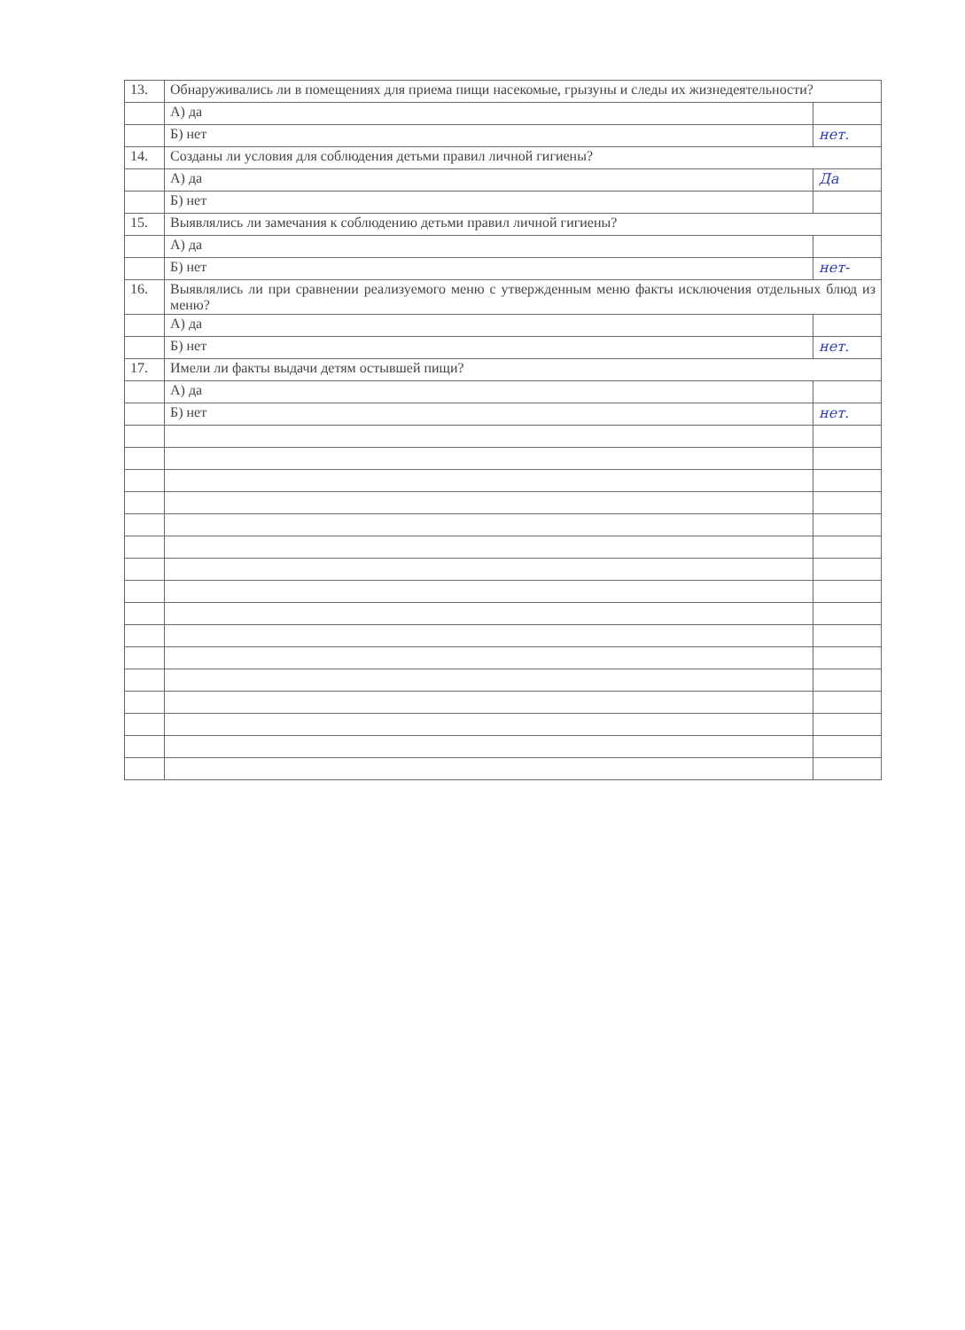| 13. | Обнаруживались ли в помещениях для приема пищи насекомые, грызуны и следы их жизнедеятельности? | |
| | А) да | |
| | Б) нет | нет. |
| 14. | Созданы ли условия для соблюдения детьми правил личной гигиены? | |
| | А) да | Да |
| | Б) нет | |
| 15. | Выявлялись ли замечания к соблюдению детьми правил личной гигиены? | |
| | А) да | |
| | Б) нет | нет- |
| 16. | Выявлялись ли при сравнении реализуемого меню с утвержденным меню факты исключения отдельных блюд из меню? | |
| | А) да | |
| | Б) нет | нет. |
| 17. | Имели ли факты выдачи детям остывшей пищи? | |
| | А) да | |
| | Б) нет | нет. |